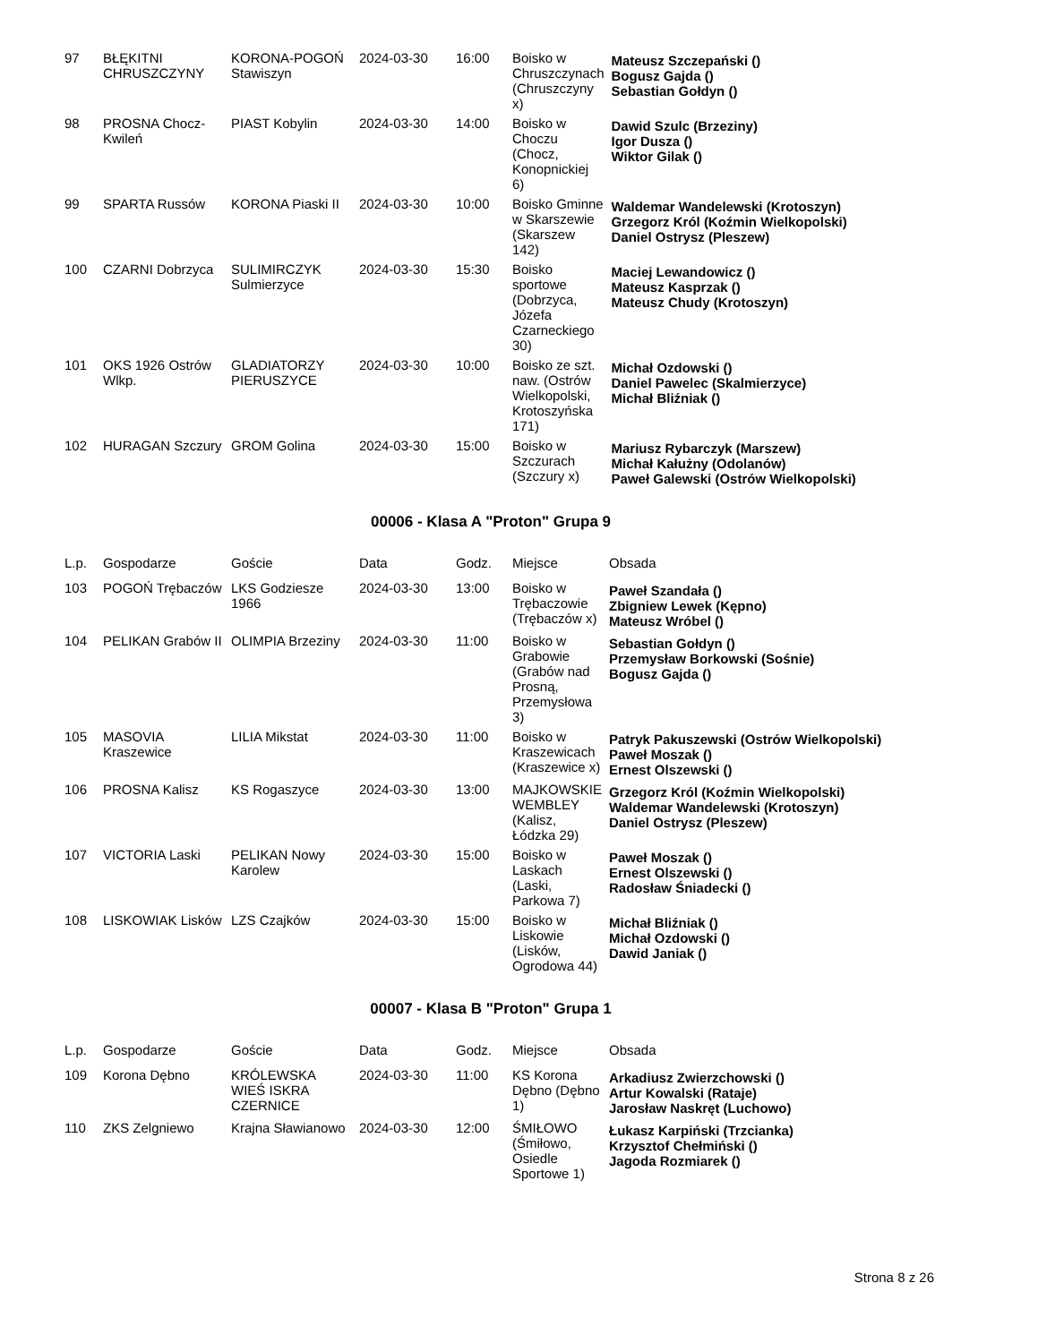| 97 | BŁĘKITNI CHRUSZCZYNY | KORONA-POGOŃ Stawiszyn | 2024-03-30 | 16:00 | Boisko w Chruszczynach (Chruszczyny x) | Mateusz Szczepański () Bogusz Gajda () Sebastian Gołdyn () |
| 98 | PROSNA Chocz-Kwileń | PIAST Kobylin | 2024-03-30 | 14:00 | Boisko w Choczu (Chocz, Konopnickiej 6) | Dawid Szulc (Brzeziny) Igor Dusza () Wiktor Gilak () |
| 99 | SPARTA Russów | KORONA Piaski II | 2024-03-30 | 10:00 | Boisko Gminne w Skarszewie (Skarszew 142) | Waldemar Wandelewski (Krotoszyn) Grzegorz Król (Koźmin Wielkopolski) Daniel Ostrysz (Pleszew) |
| 100 | CZARNI Dobrzyca | SULIMIRCZYK Sulmierzyce | 2024-03-30 | 15:30 | Boisko sportowe (Dobrzyca, Józefa Czarneckiego 30) | Maciej Lewandowicz () Mateusz Kasprzak () Mateusz Chudy (Krotoszyn) |
| 101 | OKS 1926 Ostrów Wlkp. | GLADIATORZY PIERUSZYCE | 2024-03-30 | 10:00 | Boisko ze szt. naw. (Ostrów Wielkopolski, Krotoszyńska 171) | Michał Ozdowski () Daniel Pawelec (Skalmierzyce) Michał Bliźniak () |
| 102 | HURAGAN Szczury | GROM Golina | 2024-03-30 | 15:00 | Boisko w Szczurach (Szczury x) | Mariusz Rybarczyk (Marszew) Michał Kałużny (Odolanów) Paweł Galewski (Ostrów Wielkopolski) |
00006 - Klasa A "Proton" Grupa 9
| L.p. | Gospodarze | Goście | Data | Godz. | Miejsce | Obsada |
| --- | --- | --- | --- | --- | --- | --- |
| 103 | POGOŃ Trębaczów | LKS Godziesze 1966 | 2024-03-30 | 13:00 | Boisko w Trębaczowie (Trębaczów x) | Paweł Szandała () Zbigniew Lewek (Kępno) Mateusz Wróbel () |
| 104 | PELIKAN Grabów II | OLIMPIA Brzeziny | 2024-03-30 | 11:00 | Boisko w Grabowie (Grabów nad Prosną, Przemysłowa 3) | Sebastian Gołdyn () Przemysław Borkowski (Sośnie) Bogusz Gajda () |
| 105 | MASOVIA Kraszewice | LILIA Mikstat | 2024-03-30 | 11:00 | Boisko w Kraszewicach (Kraszewice x) | Patryk Pakuszewski (Ostrów Wielkopolski) Paweł Moszak () Ernest Olszewski () |
| 106 | PROSNA Kalisz | KS Rogaszyce | 2024-03-30 | 13:00 | MAJKOWSKIE WEMBLEY (Kalisz, Łódzka 29) | Grzegorz Król (Koźmin Wielkopolski) Waldemar Wandelewski (Krotoszyn) Daniel Ostrysz (Pleszew) |
| 107 | VICTORIA Laski | PELIKAN Nowy Karolew | 2024-03-30 | 15:00 | Boisko w Laskach (Laski, Parkowa 7) | Paweł Moszak () Ernest Olszewski () Radosław Śniadecki () |
| 108 | LISKOWIAK Lisków | LZS Czajków | 2024-03-30 | 15:00 | Boisko w Liskowie (Lisków, Ogrodowa 44) | Michał Bliźniak () Michał Ozdowski () Dawid Janiak () |
00007 - Klasa B "Proton" Grupa 1
| L.p. | Gospodarze | Goście | Data | Godz. | Miejsce | Obsada |
| --- | --- | --- | --- | --- | --- | --- |
| 109 | Korona Dębno | KRÓLEWSKA WIEŚ ISKRA CZERNICE | 2024-03-30 | 11:00 | KS Korona Dębno (Dębno 1) | Arkadiusz Zwierzchowski () Artur Kowalski (Rataje) Jarosław Naskręt (Luchowo) |
| 110 | ZKS Zelgniewo | Krajna Sławianowo | 2024-03-30 | 12:00 | ŚMIŁOWO (Śmiłowo, Osiedle Sportowe 1) | Łukasz Karpiński (Trzcianka) Krzysztof Chełmiński () Jagoda Rozmiarek () |
Strona 8 z 26